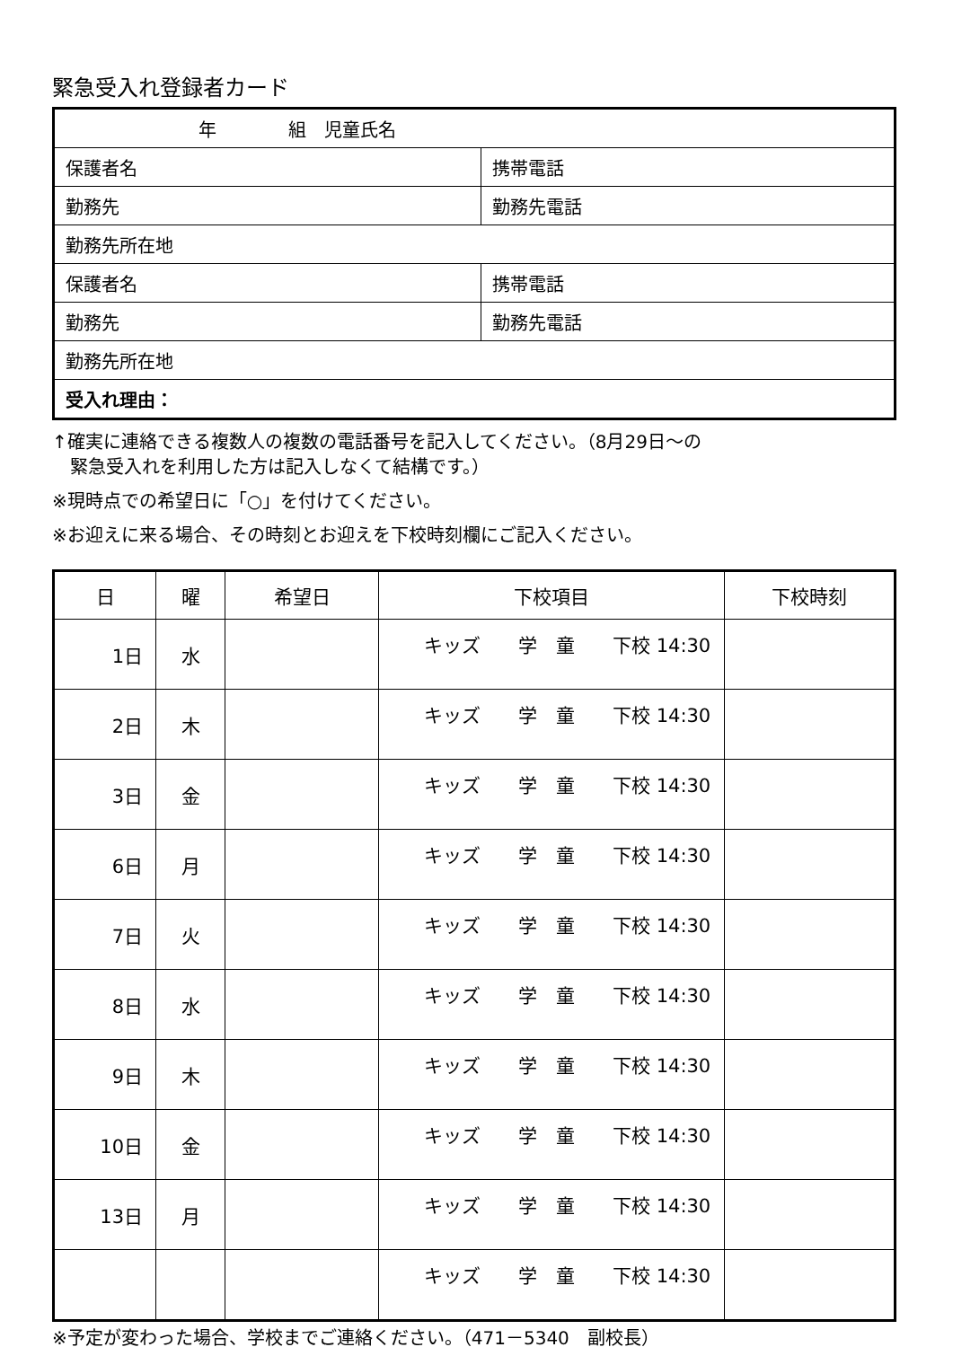緊急受入れ登録者カード
| 年 組 児童氏名 | |
| 保護者名 | 携帯電話 |
| 勤務先 | 勤務先電話 |
| 勤務先所在地 | |
| 保護者名 | 携帯電話 |
| 勤務先 | 勤務先電話 |
| 勤務先所在地 | |
| 受入れ理由： | |
↑確実に連絡できる複数人の複数の電話番号を記入してください。（8月29日～の
　緊急受入れを利用した方は記入しなくて結構です。）
※現時点での希望日に「○」を付けてください。
※お迎えに来る場合、その時刻とお迎えを下校時刻欄にご記入ください。
| 日 | 曜 | 希望日 | 下校項目 | 下校時刻 |
| --- | --- | --- | --- | --- |
| 1日 | 水 | | キッズ 学 童 下校 14:30 | |
| 2日 | 木 | | キッズ 学 童 下校 14:30 | |
| 3日 | 金 | | キッズ 学 童 下校 14:30 | |
| 6日 | 月 | | キッズ 学 童 下校 14:30 | |
| 7日 | 火 | | キッズ 学 童 下校 14:30 | |
| 8日 | 水 | | キッズ 学 童 下校 14:30 | |
| 9日 | 木 | | キッズ 学 童 下校 14:30 | |
| 10日 | 金 | | キッズ 学 童 下校 14:30 | |
| 13日 | 月 | | キッズ 学 童 下校 14:30 | |
| | | | キッズ 学 童 下校 14:30 | |
※予定が変わった場合、学校までご連絡ください。（471－5340　副校長）